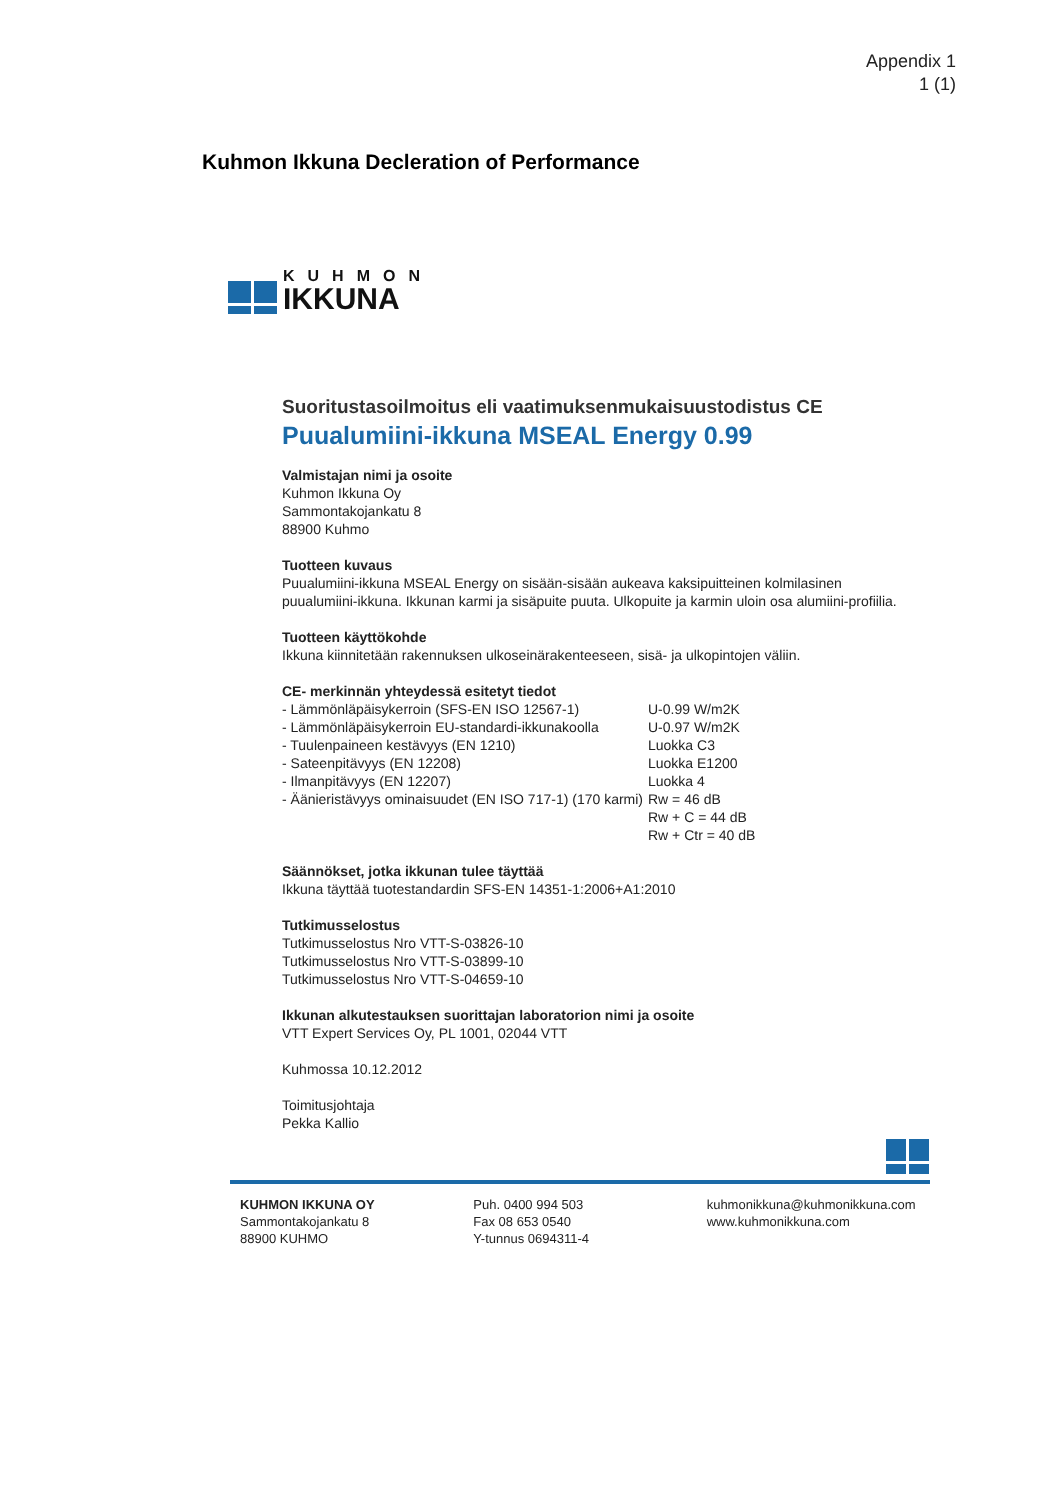Appendix 1
1 (1)
Kuhmon Ikkuna Decleration of Performance
KUHMON
IKKUNA
Suoritustasoilmoitus eli vaatimuksenmukaisuustodistus CE
Puualumiini-ikkuna MSEAL Energy 0.99
Valmistajan nimi ja osoite
Kuhmon Ikkuna Oy
Sammontakojankatu 8
88900 Kuhmo
Tuotteen kuvaus
Puualumiini-ikkuna MSEAL Energy on sisään-sisään aukeava kaksipuitteinen kolmilasinen puualumiini-ikkuna. Ikkunan karmi ja sisäpuite puuta. Ulkopuite ja karmin uloin osa alumiini-profiilia.
Tuotteen käyttökohde
Ikkuna kiinnitetään rakennuksen ulkoseinärakenteeseen, sisä- ja ulkopintojen väliin.
CE- merkinnän yhteydessä esitetyt tiedot
| - Lämmönläpäisykerroin (SFS-EN ISO 12567-1) | U-0.99 W/m2K |
| - Lämmönläpäisykerroin EU-standardi-ikkunakoolla | U-0.97 W/m2K |
| - Tuulenpaineen kestävyys (EN 1210) | Luokka C3 |
| - Sateenpitävyys (EN 12208) | Luokka E1200 |
| - Ilmanpitävyys (EN 12207) | Luokka 4 |
| - Äänieristävyys ominaisuudet (EN ISO 717-1) (170 karmi) | Rw = 46 dB Rw + C = 44 dB Rw + Ctr = 40 dB |
Säännökset, jotka ikkunan tulee täyttää
Ikkuna täyttää tuotestandardin SFS-EN 14351-1:2006+A1:2010
Tutkimusselostus
Tutkimusselostus Nro VTT-S-03826-10
Tutkimusselostus Nro VTT-S-03899-10
Tutkimusselostus Nro VTT-S-04659-10
Ikkunan alkutestauksen suorittajan laboratorion nimi ja osoite
VTT Expert Services Oy, PL 1001, 02044 VTT
Kuhmossa 10.12.2012
Toimitusjohtaja
Pekka Kallio
KUHMON IKKUNA OY
Sammontakojankatu 8
88900 KUHMO
Puh. 0400 994 503
Fax 08 653 0540
Y-tunnus 0694311-4
kuhmonikkuna@kuhmonikkuna.com
www.kuhmonikkuna.com